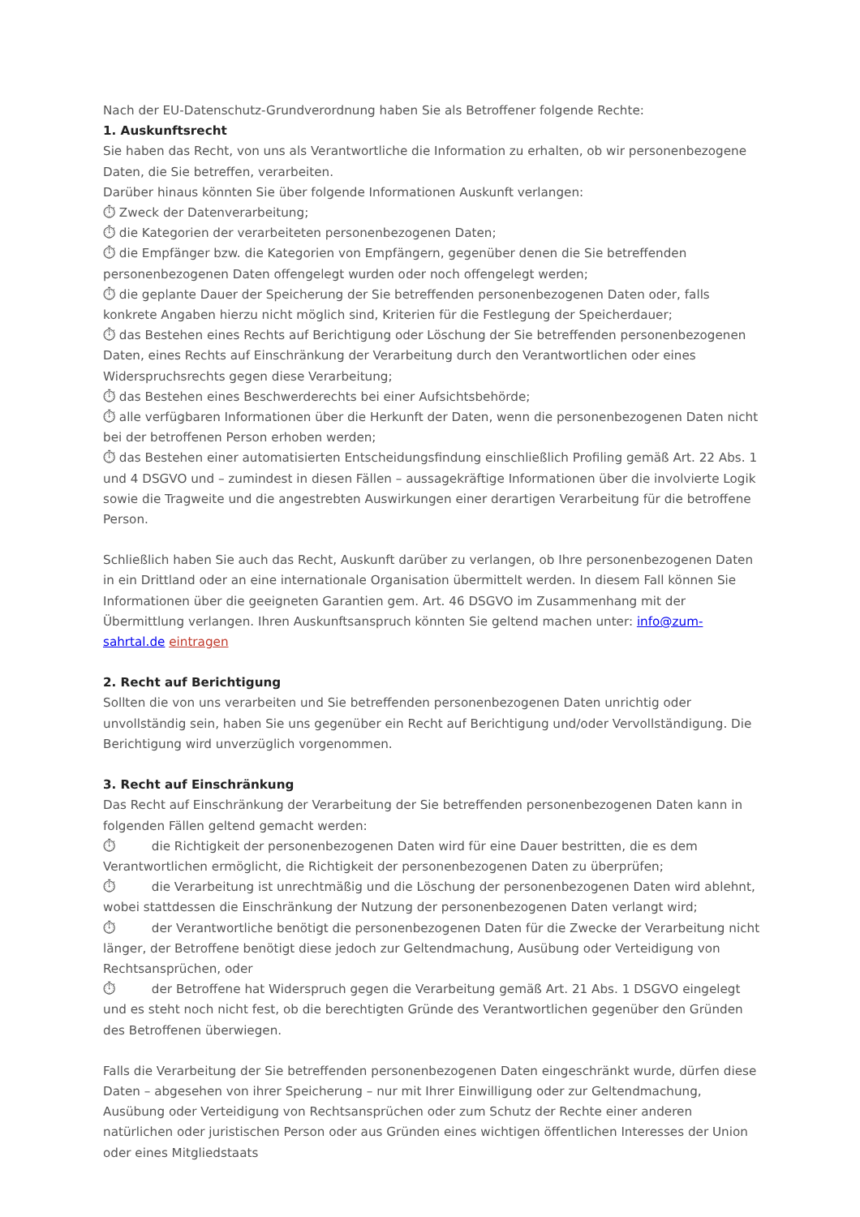Nach der EU-Datenschutz-Grundverordnung haben Sie als Betroffener folgende Rechte:
1. Auskunftsrecht
Sie haben das Recht, von uns als Verantwortliche die Information zu erhalten, ob wir personenbezogene Daten, die Sie betreffen, verarbeiten.
Darüber hinaus könnten Sie über folgende Informationen Auskunft verlangen:
⏱ Zweck der Datenverarbeitung;
⏱ die Kategorien der verarbeiteten personenbezogenen Daten;
⏱ die Empfänger bzw. die Kategorien von Empfängern, gegenüber denen die Sie betreffenden personenbezogenen Daten offengelegt wurden oder noch offengelegt werden;
⏱ die geplante Dauer der Speicherung der Sie betreffenden personenbezogenen Daten oder, falls konkrete Angaben hierzu nicht möglich sind, Kriterien für die Festlegung der Speicherdauer;
⏱ das Bestehen eines Rechts auf Berichtigung oder Löschung der Sie betreffenden personenbezogenen Daten, eines Rechts auf Einschränkung der Verarbeitung durch den Verantwortlichen oder eines Widerspruchsrechts gegen diese Verarbeitung;
⏱ das Bestehen eines Beschwerderechts bei einer Aufsichtsbehörde;
⏱ alle verfügbaren Informationen über die Herkunft der Daten, wenn die personenbezogenen Daten nicht bei der betroffenen Person erhoben werden;
⏱ das Bestehen einer automatisierten Entscheidungsfindung einschließlich Profiling gemäß Art. 22 Abs. 1 und 4 DSGVO und – zumindest in diesen Fällen – aussagekräftige Informationen über die involvierte Logik sowie die Tragweite und die angestrebten Auswirkungen einer derartigen Verarbeitung für die betroffene Person.
Schließlich haben Sie auch das Recht, Auskunft darüber zu verlangen, ob Ihre personenbezogenen Daten in ein Drittland oder an eine internationale Organisation übermittelt werden. In diesem Fall können Sie Informationen über die geeigneten Garantien gem. Art. 46 DSGVO im Zusammenhang mit der Übermittlung verlangen. Ihren Auskunftsanspruch könnten Sie geltend machen unter: info@zum-sahrtal.de eintragen
2. Recht auf Berichtigung
Sollten die von uns verarbeiten und Sie betreffenden personenbezogenen Daten unrichtig oder unvollständig sein, haben Sie uns gegenüber ein Recht auf Berichtigung und/oder Vervollständigung. Die Berichtigung wird unverzüglich vorgenommen.
3. Recht auf Einschränkung
Das Recht auf Einschränkung der Verarbeitung der Sie betreffenden personenbezogenen Daten kann in folgenden Fällen geltend gemacht werden:
⏱ die Richtigkeit der personenbezogenen Daten wird für eine Dauer bestritten, die es dem Verantwortlichen ermöglicht, die Richtigkeit der personenbezogenen Daten zu überprüfen;
⏱ die Verarbeitung ist unrechtmäßig und die Löschung der personenbezogenen Daten wird ablehnt, wobei stattdessen die Einschränkung der Nutzung der personenbezogenen Daten verlangt wird;
⏱ der Verantwortliche benötigt die personenbezogenen Daten für die Zwecke der Verarbeitung nicht länger, der Betroffene benötigt diese jedoch zur Geltendmachung, Ausübung oder Verteidigung von Rechtsansprüchen, oder
⏱ der Betroffene hat Widerspruch gegen die Verarbeitung gemäß Art. 21 Abs. 1 DSGVO eingelegt und es steht noch nicht fest, ob die berechtigten Gründe des Verantwortlichen gegenüber den Gründen des Betroffenen überwiegen.
Falls die Verarbeitung der Sie betreffenden personenbezogenen Daten eingeschränkt wurde, dürfen diese Daten – abgesehen von ihrer Speicherung – nur mit Ihrer Einwilligung oder zur Geltendmachung, Ausübung oder Verteidigung von Rechtsansprüchen oder zum Schutz der Rechte einer anderen natürlichen oder juristischen Person oder aus Gründen eines wichtigen öffentlichen Interesses der Union oder eines Mitgliedstaats